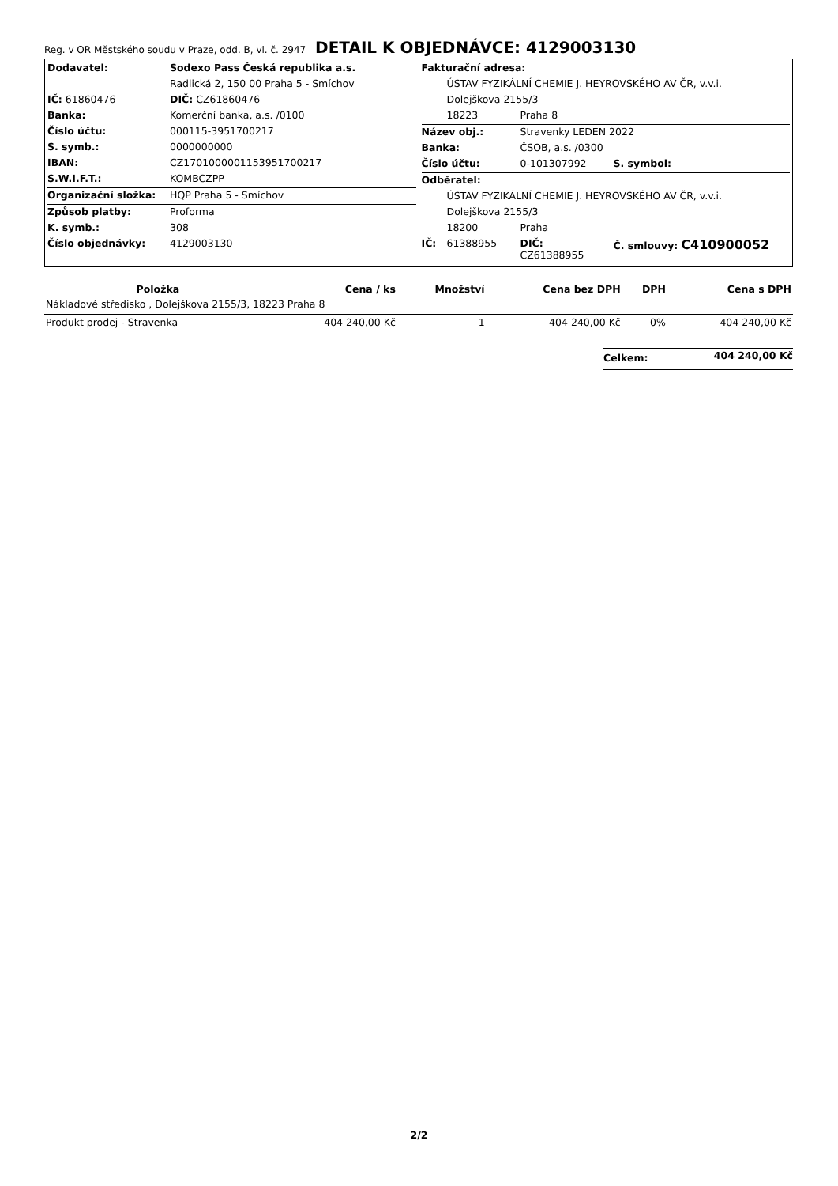Reg. v OR Městského soudu v Praze, odd. B, vl. č. 2947 DETAIL K OBJEDNÁVCE: 4129003130
| Dodavatel: | Sodexo Pass Česká republika a.s. |
| | Radlická 2, 150 00 Praha 5 - Smíchov |
| IČ: 61860476 | DIČ: CZ61860476 |
| Banka: | Komerční banka, a.s. /0100 |
| Číslo účtu: | 000115-3951700217 |
| S. symb.: | 0000000000 |
| IBAN: | CZ1701000001153951700217 |
| S.W.I.F.T.: | KOMBCZPP |
| Organizační složka: | HQP Praha 5 - Smíchov |
| Způsob platby: | Proforma |
| K. symb.: | 308 |
| Číslo objednávky: | 4129003130 |
| Fakturační adresa: | | | |
| | ÚSTAV FYZIKÁLNÍ CHEMIE J. HEYROVSKÉHO AV ČR, v.v.i. | | |
| | Dolejškova 2155/3 | | |
| | 18223 | Praha 8 | |
| Název obj.: | | Stravenky LEDEN 2022 | |
| Banka: | | ČSOB, a.s. /0300 | |
| Číslo účtu: | | 0-101307992 | S. symbol: |
| Odběratel: | | | |
| | ÚSTAV FYZIKÁLNÍ CHEMIE J. HEYROVSKÉHO AV ČR, v.v.i. | | |
| | Dolejškova 2155/3 | | |
| | 18200 | Praha | |
| IČ: | 61388955 | DIČ: CZ61388955 | Č. smlouvy: C410900052 |
| Položka | Cena / ks | Množství | Cena bez DPH | DPH | Cena s DPH |
| --- | --- | --- | --- | --- | --- |
| Nákladové středisko , Dolejškova 2155/3, 18223 Praha 8 | | | | | |
| Produkt prodej - Stravenka | 404 240,00 Kč | 1 | 404 240,00 Kč | 0% | 404 240,00 Kč |
| Celkem: | 404 240,00 Kč |
2/2